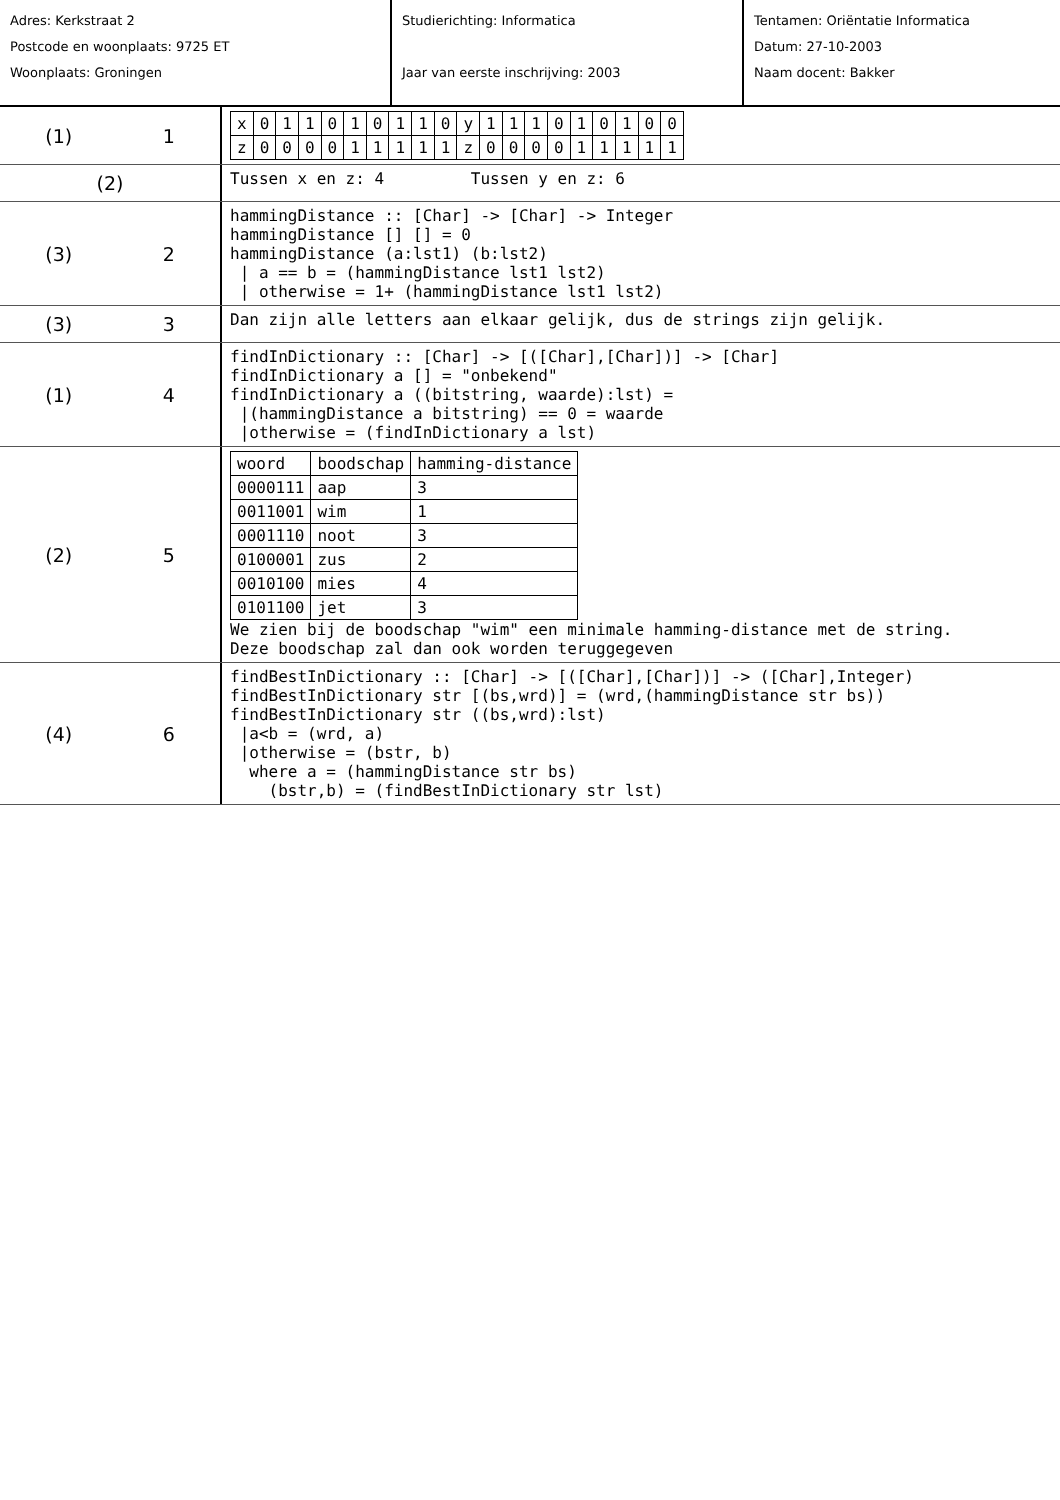Adres: Kerkstraat 2
Postcode en woonplaats: 9725 ET
Woonplaats: Groningen
Studierichting: Informatica
Jaar van eerste inschrijving: 2003
Tentamen: Oriëntatie Informatica
Datum: 27-10-2003
Naam docent: Bakker
(1) 1
| x | 0 | 1 | 1 | 0 | 1 | 0 | 1 | 1 | 0 | y | 1 | 1 | 1 | 0 | 1 | 0 | 1 | 0 | 0 |
| z | 0 | 0 | 0 | 0 | 1 | 1 | 1 | 1 | 1 | z | 0 | 0 | 0 | 0 | 1 | 1 | 1 | 1 | 1 |
(2)
Tussen x en z: 4 Tussen y en z: 6
(3) 2
hammingDistance :: [Char] -> [Char] -> Integer
hammingDistance [] [] = 0
hammingDistance (a:lst1) (b:lst2)
| a == b = (hammingDistance lst1 lst2)
| otherwise = 1+ (hammingDistance lst1 lst2)
(3) 3
Dan zijn alle letters aan elkaar gelijk, dus de strings zijn gelijk.
(1) 4
findInDictionary :: [Char] -> [([Char],[Char])] -> [Char]
findInDictionary a [] = "onbekend"
findInDictionary a ((bitstring, waarde):lst) =
|(hammingDistance a bitstring) == 0 = waarde
|otherwise = (findInDictionary a lst)
(2) 5
| woord | boodschap | hamming-distance |
| 0000111 | aap | 3 |
| 0011001 | wim | 1 |
| 0001110 | noot | 3 |
| 0100001 | zus | 2 |
| 0010100 | mies | 4 |
| 0101100 | jet | 3 |
We zien bij de boodschap "wim" een minimale hamming-distance met de string.
Deze boodschap zal dan ook worden teruggegeven
(4) 6
findBestInDictionary :: [Char] -> [([Char],[Char])] -> ([Char],Integer)
findBestInDictionary str [(bs,wrd)] = (wrd,(hammingDistance str bs))
findBestInDictionary str ((bs,wrd):lst)
|a<b = (wrd, a)
|otherwise = (bstr, b)
where a = (hammingDistance str bs)
(bstr,b) = (findBestInDictionary str lst)